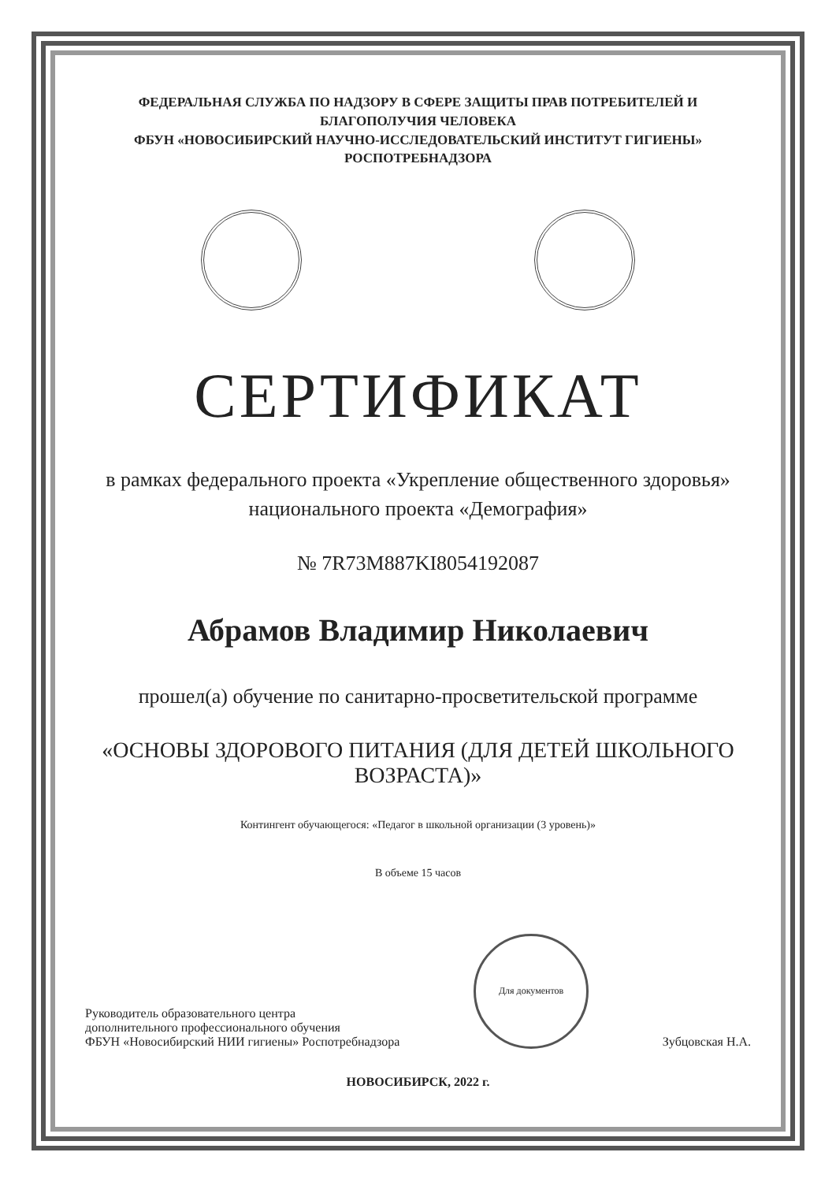ФЕДЕРАЛЬНАЯ СЛУЖБА ПО НАДЗОРУ В СФЕРЕ ЗАЩИТЫ ПРАВ ПОТРЕБИТЕЛЕЙ И БЛАГОПОЛУЧИЯ ЧЕЛОВЕКА
ФБУН «НОВОСИБИРСКИЙ НАУЧНО-ИССЛЕДОВАТЕЛЬСКИЙ ИНСТИТУТ ГИГИЕНЫ» РОСПОТРЕБНАДЗОРА
СЕРТИФИКАТ
в рамках федерального проекта «Укрепление общественного здоровья»
национального проекта «Демография»
№ 7R73M887KI8054192087
Абрамов Владимир Николаевич
прошел(а) обучение по санитарно-просветительской программе
«ОСНОВЫ ЗДОРОВОГО ПИТАНИЯ (ДЛЯ ДЕТЕЙ ШКОЛЬНОГО ВОЗРАСТА)»
Контингент обучающегося: «Педагог в школьной организации (3 уровень)»
В объеме 15 часов
Руководитель образовательного центра
дополнительного профессионального обучения
ФБУН «Новосибирский НИИ гигиены» Роспотребнадзора
Для документов
Зубцовская Н.А.
НОВОСИБИРСК, 2022 г.